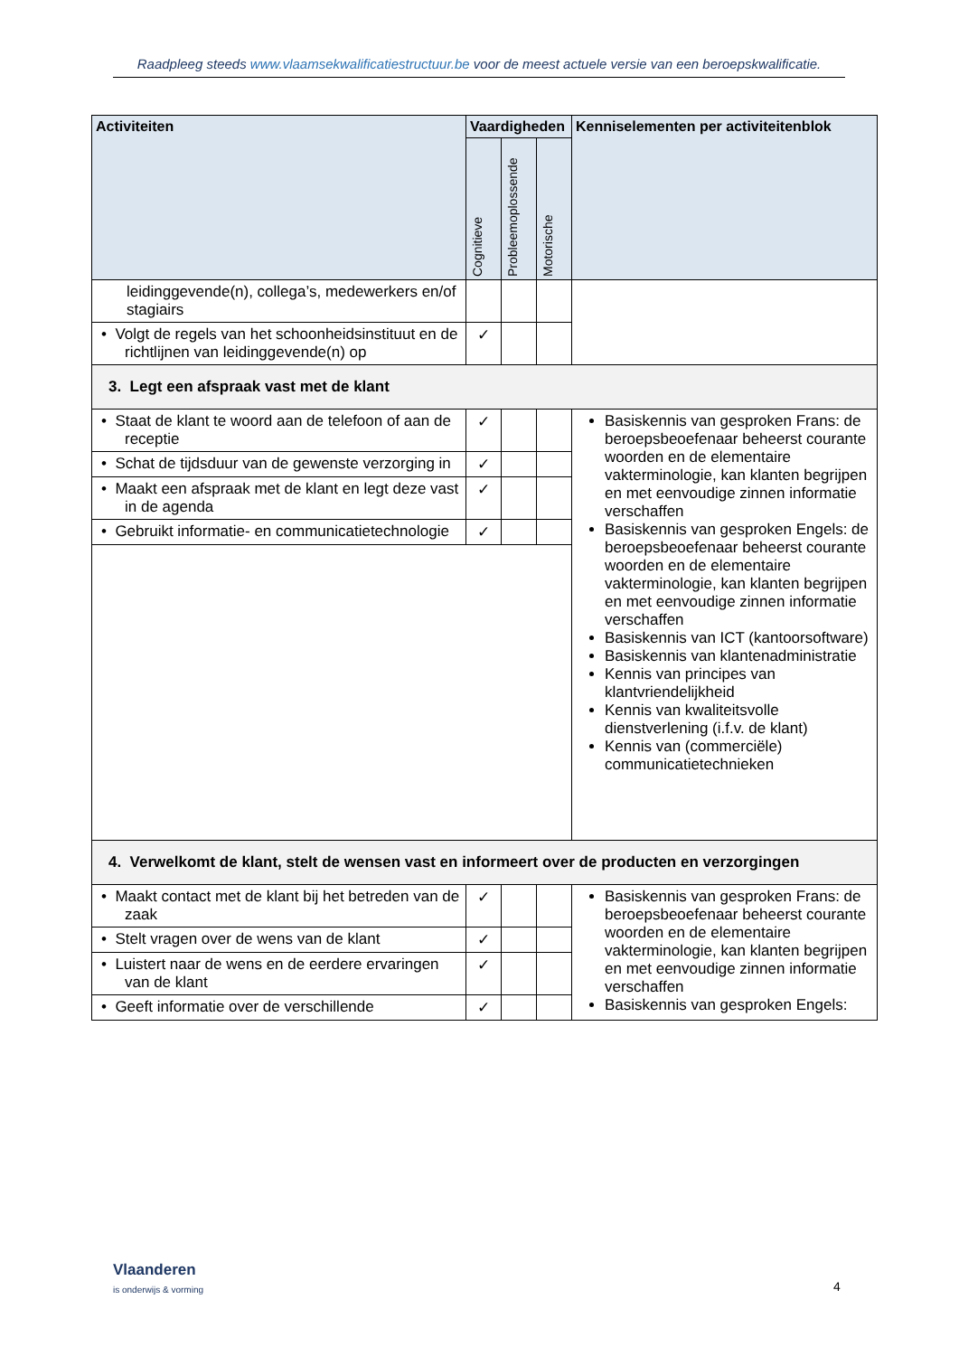Raadpleeg steeds www.vlaamsekwalificatiestructuur.be voor de meest actuele versie van een beroepskwalificatie.
| Activiteiten | Vaardigheden | | | Kenniselementen per activiteitenblok |
| --- | --- | --- | --- | --- |
| | Cognitieve | Probleemoplossende | Motorische | |
| leidinggevende(n), collega’s, medewerkers en/of stagiairs | | | | |
| • Volgt de regels van het schoonheidsinstituut en de richtlijnen van leidinggevende(n) op | ✓ | | | |
| 3. Legt een afspraak vast met de klant | | | | |
| • Staat de klant te woord aan de telefoon of aan de receptie | ✓ | | | Basiskennis van gesproken Frans: de beroepsbeoefenaar beheerst courante woorden en de elementaire vakterminologie, kan klanten begrijpen en met eenvoudige zinnen informatie verschaffen Basiskennis van gesproken Engels: de beroepsbeoefenaar beheerst courante woorden en de elementaire vakterminologie, kan klanten begrijpen en met eenvoudige zinnen informatie verschaffen Basiskennis van ICT (kantoorsoftware) Basiskennis van klantenadministratie Kennis van principes van klantvriendelijkheid Kennis van kwaliteitsvolle dienstverlening (i.f.v. de klant) Kennis van (commerciële) communicatietechnieken |
| • Schat de tijdsduur van de gewenste verzorging in | ✓ | | | |
| • Maakt een afspraak met de klant en legt deze vast in de agenda | ✓ | | | |
| • Gebruikt informatie- en communicatietechnologie | ✓ | | | |
| 4. Verwelkomt de klant, stelt de wensen vast en informeert over de producten en verzorgingen | | | | |
| • Maakt contact met de klant bij het betreden van de zaak | ✓ | | | Basiskennis van gesproken Frans: de beroepsbeoefenaar beheerst courante woorden en de elementaire vakterminologie, kan klanten begrijpen en met eenvoudige zinnen informatie verschaffen Basiskennis van gesproken Engels: |
| • Stelt vragen over de wens van de klant | ✓ | | | |
| • Luistert naar de wens en de eerdere ervaringen van de klant | ✓ | | | |
| • Geeft informatie over de verschillende | ✓ | | | |
Vlaanderen
is onderwijs & vorming
4